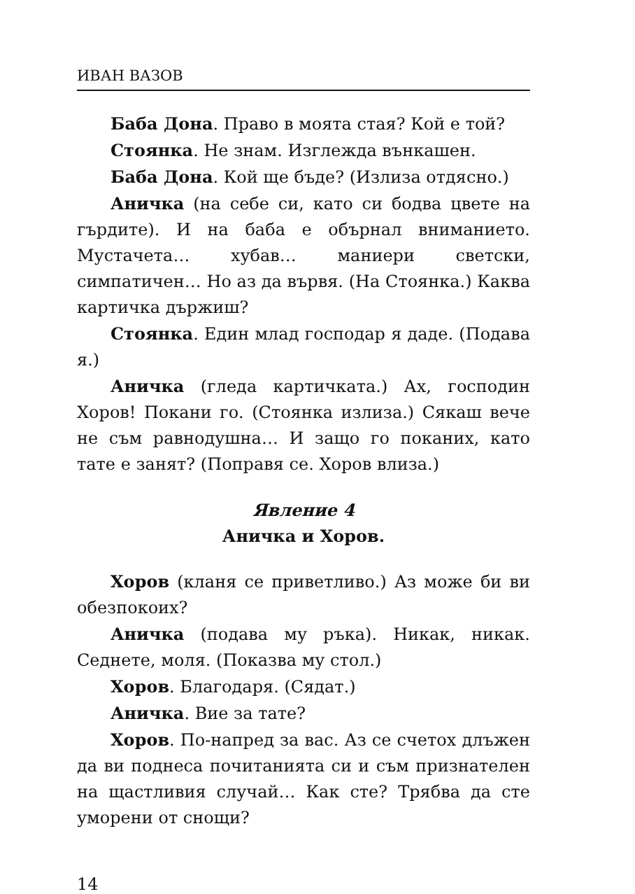ИВАН ВАЗОВ
Баба Дона. Право в моята стая? Кой е той?
Стоянка. Не знам. Изглежда вънкашен.
Баба Дона. Кой ще бъде? (Излиза отдясно.)
Аничка (на себе си, като си бодва цвете на гърдите). И на баба е обърнал вниманието. Мустачета… хубав… маниери светски, симпатичен… Но аз да вървя. (На Стоянка.) Каква картичка държиш?
Стоянка. Един млад господар я даде. (Подава я.)
Аничка (гледа картичката.) Ах, господин Хоров! Покани го. (Стоянка излиза.) Сякаш вече не съм равнодушна… И защо го поканих, като тате е занят? (Поправя се. Хоров влиза.)
Явление 4
Аничка и Хоров.
Хоров (кланя се приветливо.) Аз може би ви обезпокоих?
Аничка (подава му ръка). Никак, никак. Седнете, моля. (Показва му стол.)
Хоров. Благодаря. (Сядат.)
Аничка. Вие за тате?
Хоров. По-напред за вас. Аз се счетох длъжен да ви поднеса почитанията си и съм признателен на щастливия случай… Как сте? Трябва да сте уморени от снощи?
14